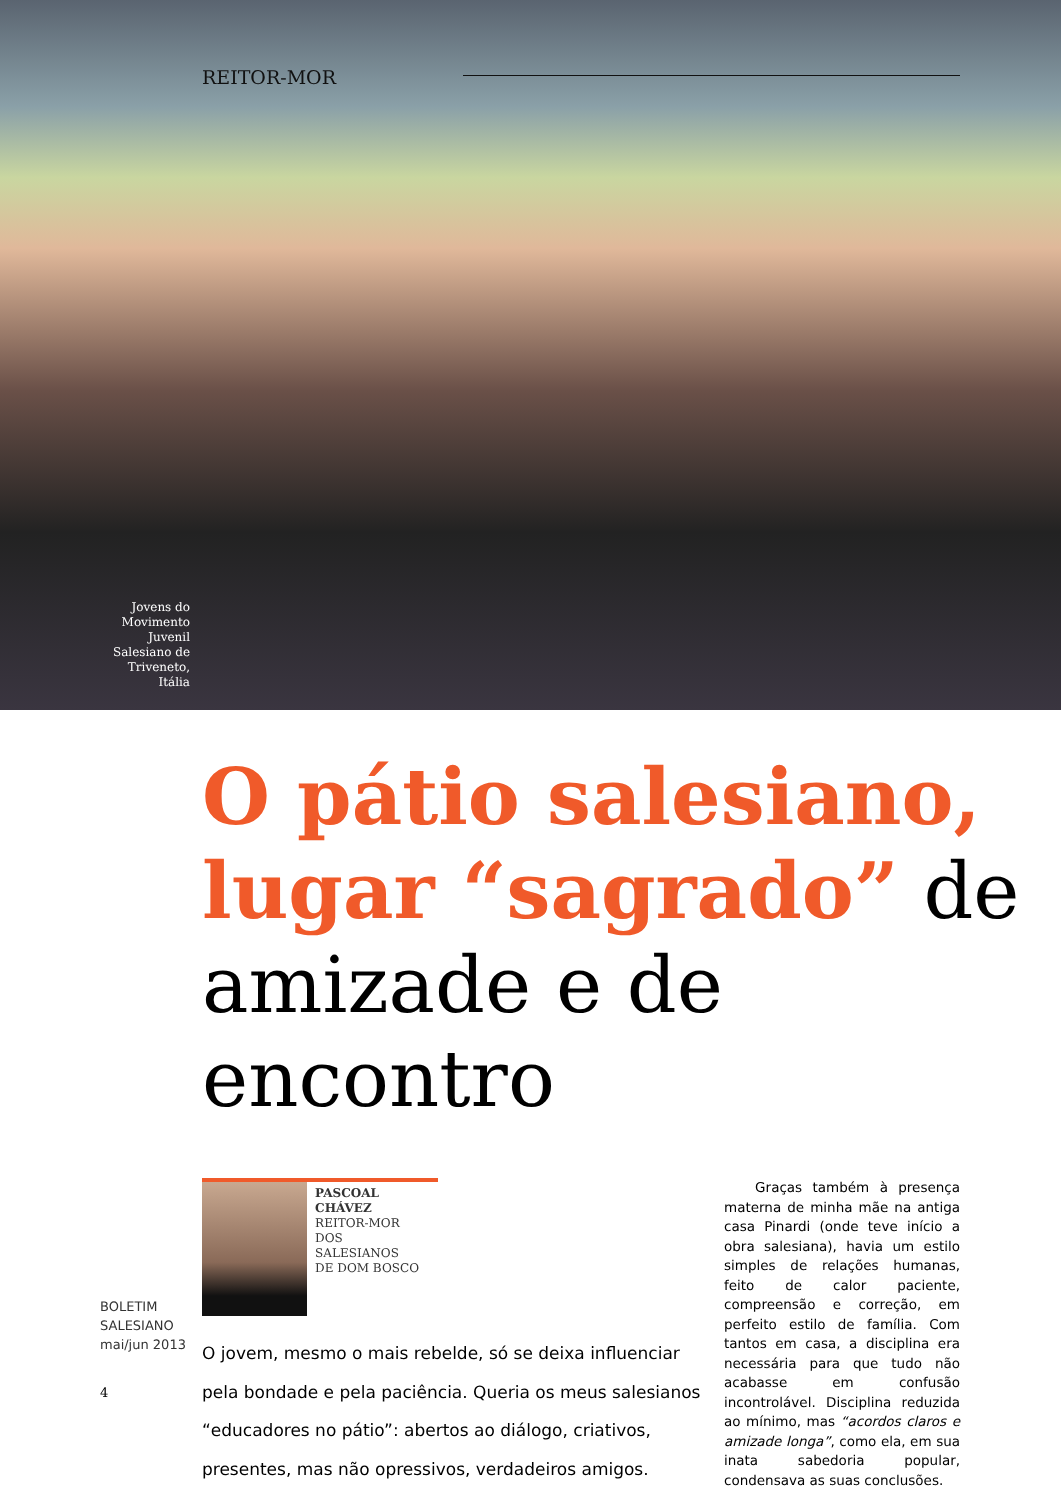REITOR-MOR
Jovens do Movimento Juvenil Salesiano de Triveneto, Itália
O pátio salesiano,
lugar “sagrado” de
amizade e de encontro
PASCOAL CHÁVEZ
REITOR-MOR
DOS SALESIANOS
DE DOM BOSCO
O jovem, mesmo o mais rebelde, só se deixa influenciar pela bondade e pela paciência. Queria os meus salesianos “educadores no pátio”: abertos ao diálogo, criativos, presentes, mas não opressivos, verdadeiros amigos.
Graças também à presença materna de minha mãe na antiga casa Pinardi (onde teve início a obra salesiana), havia um estilo simples de relações humanas, feito de calor paciente, compreensão e correção, em perfeito estilo de família. Com tantos em casa, a disciplina era necessária para que tudo não acabasse em confusão incontrolável. Disciplina reduzida ao mínimo, mas “acordos claros e amizade longa”, como ela, em sua inata sabedoria popular, condensava as suas conclusões.
BOLETIM
SALESIANO
mai/jun 2013
4